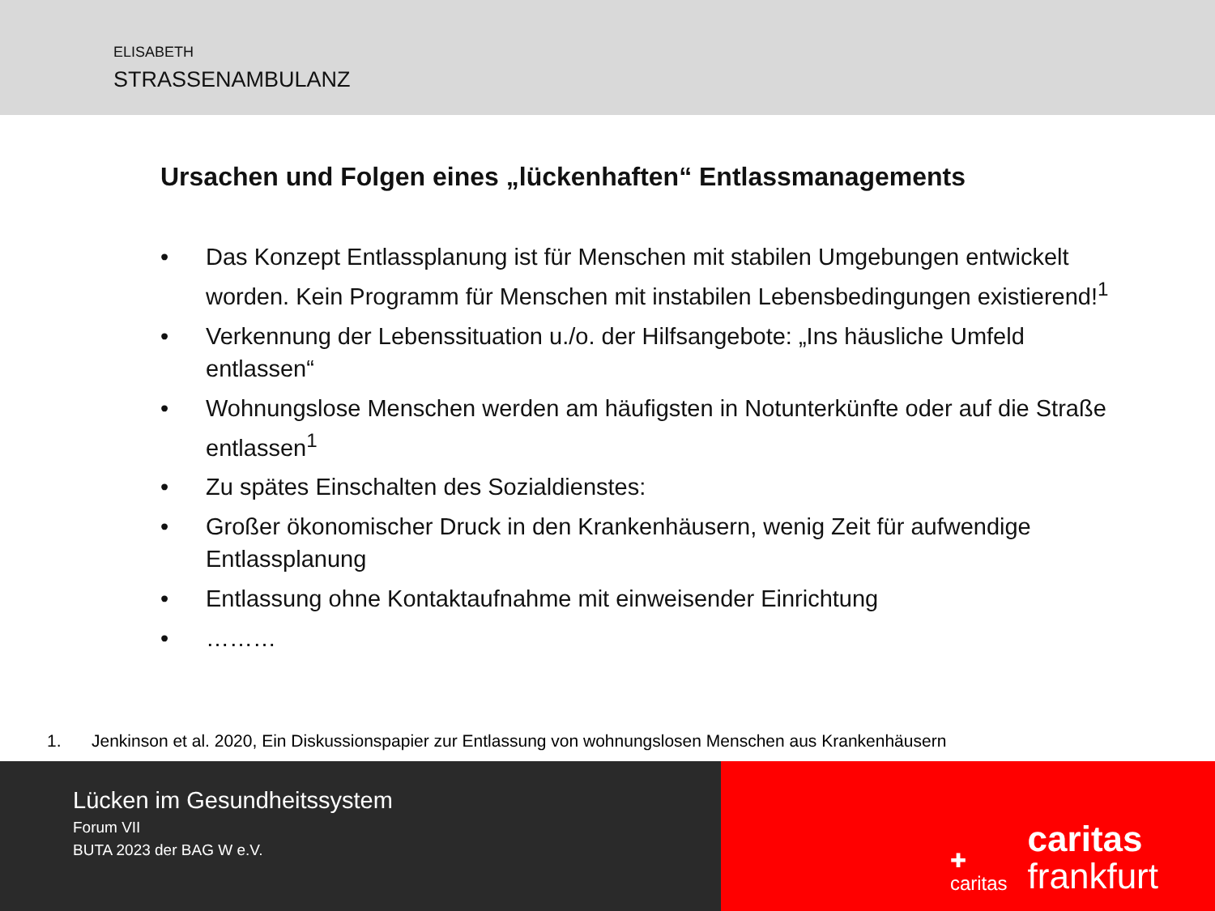ELISABETH
STRASSENAMBULANZ
Ursachen und Folgen eines „lückenhaften“ Entlassmanagements
• Das Konzept Entlassplanung ist für Menschen mit stabilen Umgebungen entwickelt worden. Kein Programm für Menschen mit instabilen Lebensbedingungen existierend!<sup>1</sup>
• Verkennung der Lebenssituation u./o. der Hilfsangebote: „Ins häusliche Umfeld entlassen“
• Wohnungslose Menschen werden am häufigsten in Notunterkünfte oder auf die Straße entlassen<sup>1</sup>
• Zu spätes Einschalten des Sozialdienstes:
• Großer ökonomischer Druck in den Krankenhäusern, wenig Zeit für aufwendige Entlassplanung
• Entlassung ohne Kontaktaufnahme mit einweisender Einrichtung
• ………
1. Jenkinson et al. 2020, Ein Diskussionspapier zur Entlassung von wohnungslosen Menschen aus Krankenhäusern
Lücken im Gesundheitssystem
Forum VII
BUTA 2023 der BAG W e.V.
✚
caritas
caritas
frankfurt